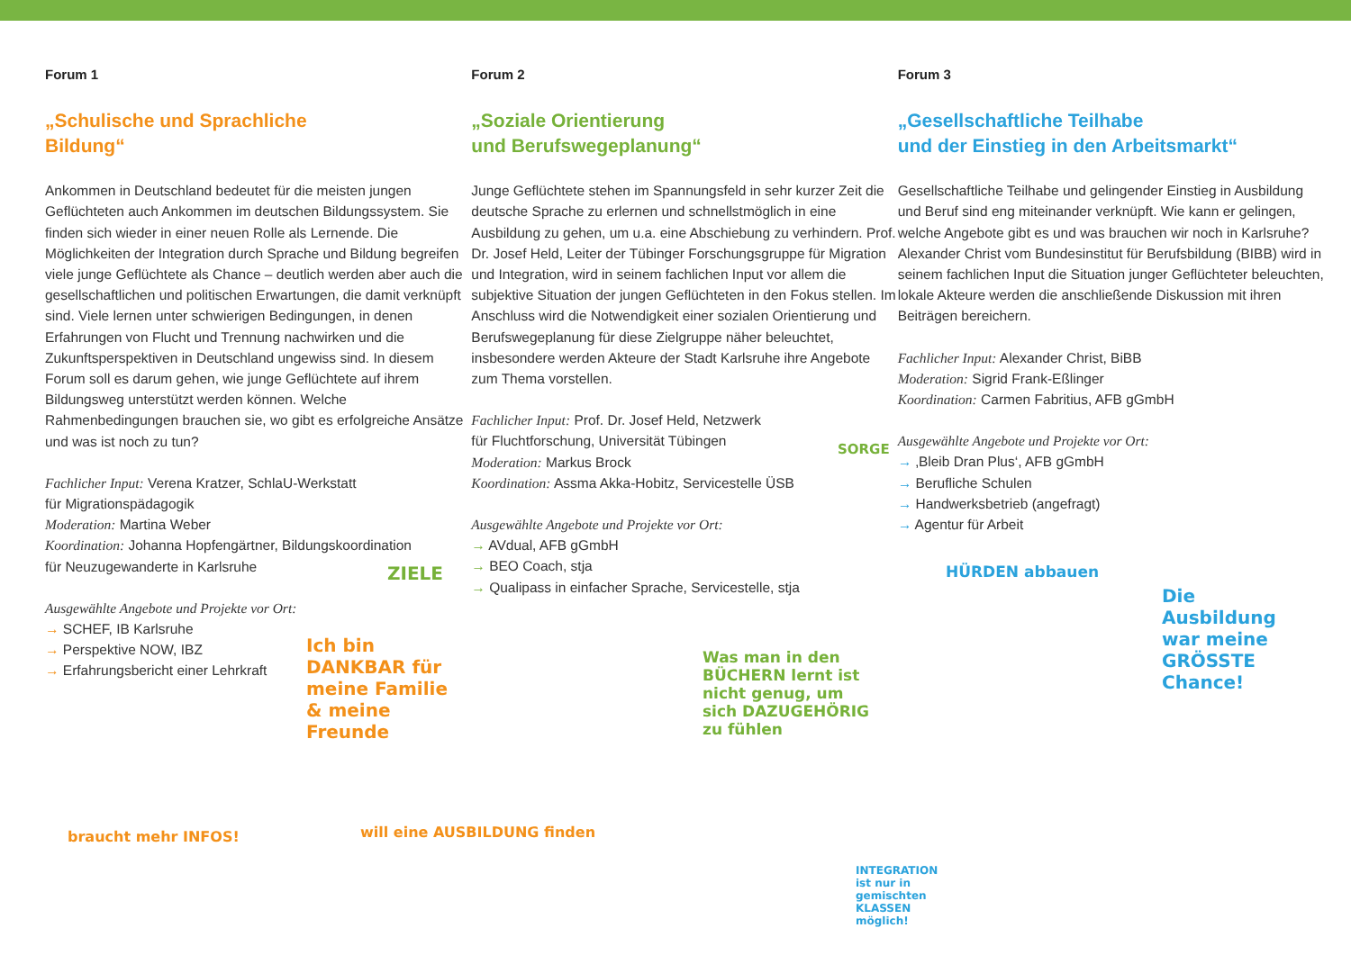Forum 1
„Schulische und Sprachliche
Bildung“
Ankommen in Deutschland bedeutet für die meisten jungen Geflüchteten auch Ankommen im deutschen Bildungssystem. Sie finden sich wieder in einer neuen Rolle als Lernende. Die Möglichkeiten der Integration durch Sprache und Bildung begreifen viele junge Geflüchtete als Chance – deutlich werden aber auch die gesellschaftlichen und politischen Erwartungen, die damit verknüpft sind. Viele lernen unter schwierigen Bedingungen, in denen Erfahrungen von Flucht und Trennung nachwirken und die Zukunftsperspektiven in Deutschland ungewiss sind. In diesem Forum soll es darum gehen, wie junge Geflüchtete auf ihrem Bildungsweg unterstützt werden können. Welche Rahmenbedingungen brauchen sie, wo gibt es erfolgreiche Ansätze und was ist noch zu tun?
Fachlicher Input: Verena Kratzer, SchlaU-Werkstatt
für Migrationspädagogik
Moderation: Martina Weber
Koordination: Johanna Hopfengärtner, Bildungskoordination
für Neuzugewanderte in Karlsruhe
Ausgewählte Angebote und Projekte vor Ort:
→ SCHEF, IB Karlsruhe
→ Perspektive NOW, IBZ
→ Erfahrungsbericht einer Lehrkraft
Forum 2
„Soziale Orientierung
und Berufswegeplanung“
Junge Geflüchtete stehen im Spannungsfeld in sehr kurzer Zeit die deutsche Sprache zu erlernen und schnellstmöglich in eine Ausbildung zu gehen, um u.a. eine Abschiebung zu verhindern. Prof. Dr. Josef Held, Leiter der Tübinger Forschungsgruppe für Migration und Integration, wird in seinem fachlichen Input vor allem die subjektive Situation der jungen Geflüchteten in den Fokus stellen. Im Anschluss wird die Notwendigkeit einer sozialen Orientierung und Berufswegeplanung für diese Zielgruppe näher beleuchtet, insbesondere werden Akteure der Stadt Karlsruhe ihre Angebote zum Thema vorstellen.
Fachlicher Input: Prof. Dr. Josef Held, Netzwerk
für Fluchtforschung, Universität Tübingen
Moderation: Markus Brock
Koordination: Assma Akka-Hobitz, Servicestelle ÜSB
Ausgewählte Angebote und Projekte vor Ort:
→ AVdual, AFB gGmbH
→ BEO Coach, stja
→ Qualipass in einfacher Sprache, Servicestelle, stja
Forum 3
„Gesellschaftliche Teilhabe
und der Einstieg in den Arbeitsmarkt“
Gesellschaftliche Teilhabe und gelingender Einstieg in Ausbildung und Beruf sind eng miteinander verknüpft. Wie kann er gelingen, welche Angebote gibt es und was brauchen wir noch in Karlsruhe? Alexander Christ vom Bundesinstitut für Berufsbildung (BIBB) wird in seinem fachlichen Input die Situation junger Geflüchteter beleuchten, lokale Akteure werden die anschließende Diskussion mit ihren Beiträgen bereichern.
Fachlicher Input: Alexander Christ, BiBB
Moderation: Sigrid Frank-Eßlinger
Koordination: Carmen Fabritius, AFB gGmbH
Ausgewählte Angebote und Projekte vor Ort:
→ ‚Bleib Dran Plus‘, AFB gGmbH
→ Berufliche Schulen
→ Handwerksbetrieb (angefragt)
→ Agentur für Arbeit
Ich bin DANKBAR für meine Familie & meine Freunde
will eine AUSBILDUNG finden
braucht mehr INFOS!
ZIELE
Was man in den BÜCHERN lernt ist nicht genug, um sich DAZUGEHÖRIG zu fühlen
SORGE
HÜRDEN abbauen
Die Ausbildung war meine GRÖSSTE Chance!
INTEGRATION ist nur in gemischten KLASSEN möglich!